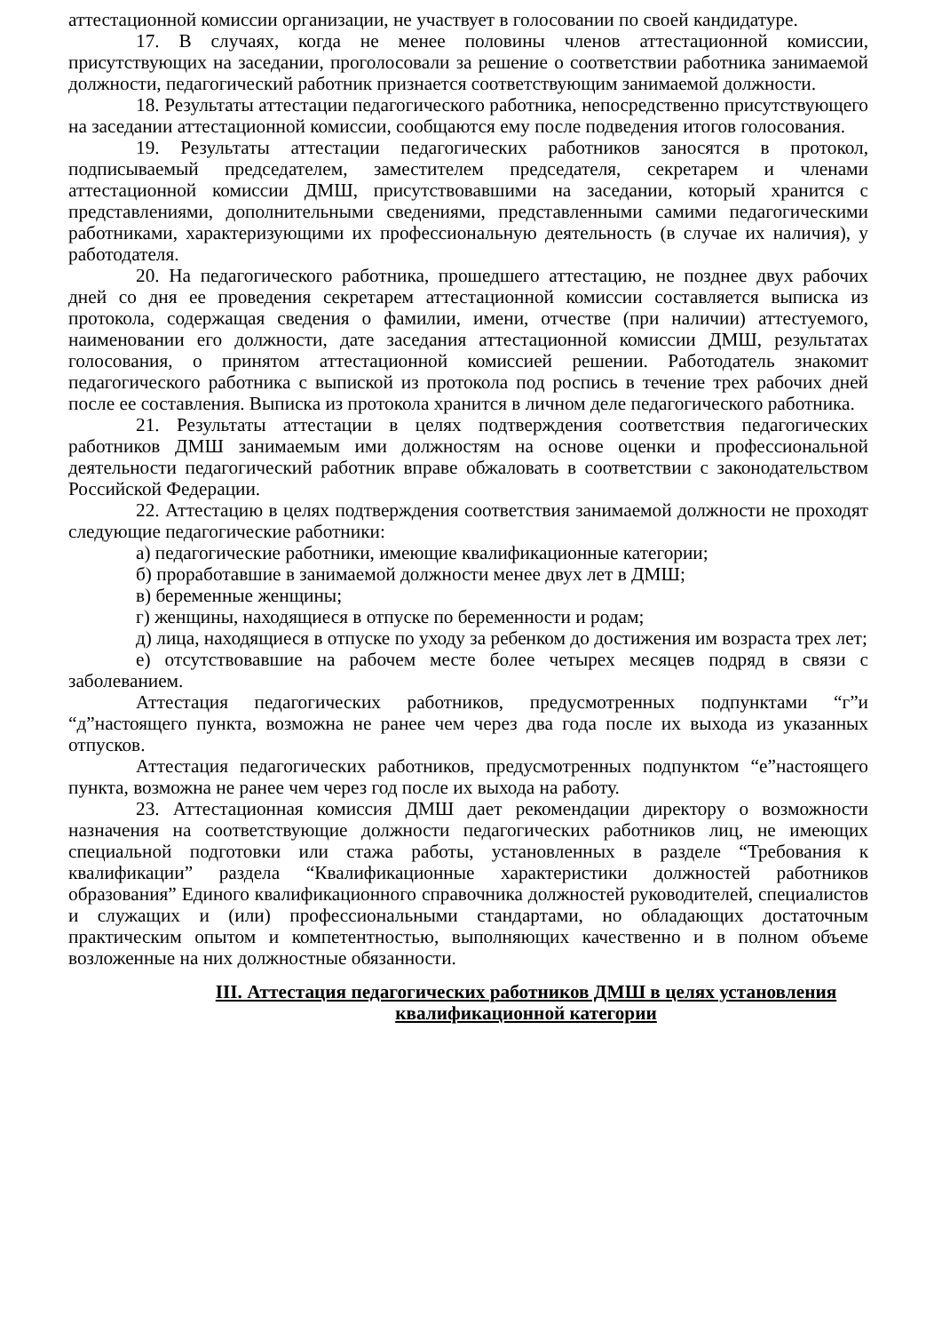аттестационной комиссии организации, не участвует в голосовании по своей кандидатуре.
17. В случаях, когда не менее половины членов аттестационной комиссии, присутствующих на заседании, проголосовали за решение о соответствии работника занимаемой должности, педагогический работник признается соответствующим занимаемой должности.
18. Результаты аттестации педагогического работника, непосредственно присутствующего на заседании аттестационной комиссии, сообщаются ему после подведения итогов голосования.
19. Результаты аттестации педагогических работников заносятся в протокол, подписываемый председателем, заместителем председателя, секретарем и членами аттестационной комиссии ДМШ, присутствовавшими на заседании, который хранится с представлениями, дополнительными сведениями, представленными самими педагогическими работниками, характеризующими их профессиональную деятельность (в случае их наличия), у работодателя.
20. На педагогического работника, прошедшего аттестацию, не позднее двух рабочих дней со дня ее проведения секретарем аттестационной комиссии составляется выписка из протокола, содержащая сведения о фамилии, имени, отчестве (при наличии) аттестуемого, наименовании его должности, дате заседания аттестационной комиссии ДМШ, результатах голосования, о принятом аттестационной комиссией решении. Работодатель знакомит педагогического работника с выпиской из протокола под роспись в течение трех рабочих дней после ее составления. Выписка из протокола хранится в личном деле педагогического работника.
21. Результаты аттестации в целях подтверждения соответствия педагогических работников ДМШ занимаемым ими должностям на основе оценки и профессиональной деятельности педагогический работник вправе обжаловать в соответствии с законодательством Российской Федерации.
22. Аттестацию в целях подтверждения соответствия занимаемой должности не проходят следующие педагогические работники:
а) педагогические работники, имеющие квалификационные категории;
б) проработавшие в занимаемой должности менее двух лет в ДМШ;
в) беременные женщины;
г) женщины, находящиеся в отпуске по беременности и родам;
д) лица, находящиеся в отпуске по уходу за ребенком до достижения им возраста трех лет;
е) отсутствовавшие на рабочем месте более четырех месяцев подряд в связи с заболеванием.
Аттестация педагогических работников, предусмотренных подпунктами “г”и “д”настоящего пункта, возможна не ранее чем через два года после их выхода из указанных отпусков.
Аттестация педагогических работников, предусмотренных подпунктом “е”настоящего пункта, возможна не ранее чем через год после их выхода на работу.
23. Аттестационная комиссия ДМШ дает рекомендации директору о возможности назначения на соответствующие должности педагогических работников лиц, не имеющих специальной подготовки или стажа работы, установленных в разделе “Требования к квалификации” раздела “Квалификационные характеристики должностей работников образования” Единого квалификационного справочника должностей руководителей, специалистов и служащих и (или) профессиональными стандартами, но обладающих достаточным практическим опытом и компетентностью, выполняющих качественно и в полном объеме возложенные на них должностные обязанности.
III. Аттестация педагогических работников ДМШ в целях установления
квалификационной категории